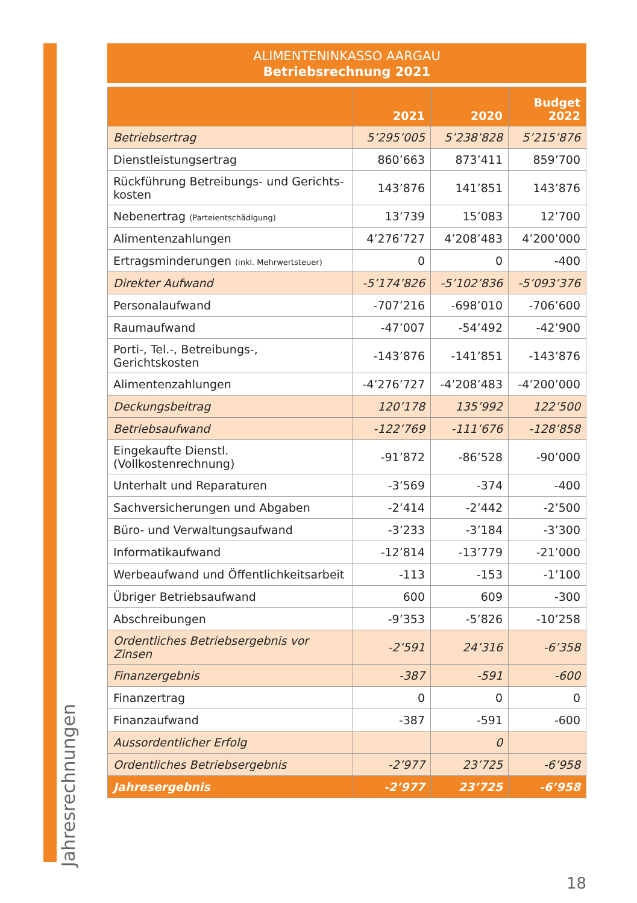Jahresrechnungen
ALIMENTENINKASSO AARGAU
Betriebsrechnung 2021
| | 2021 | 2020 | Budget 2022 |
| --- | --- | --- | --- |
| Betriebsertrag | 5’295’005 | 5’238’828 | 5’215’876 |
| Dienstleistungsertrag | 860’663 | 873’411 | 859’700 |
| Rückführung Betreibungs- und Gerichts- kosten | 143’876 | 141’851 | 143’876 |
| Nebenertrag (Parteientschädigung) | 13’739 | 15’083 | 12’700 |
| Alimentenzahlungen | 4’276’727 | 4’208’483 | 4’200’000 |
| Ertragsminderungen (inkl. Mehrwertsteuer) | 0 | 0 | -400 |
| Direkter Aufwand | -5’174’826 | -5’102’836 | -5’093’376 |
| Personalaufwand | -707’216 | -698’010 | -706’600 |
| Raumaufwand | -47’007 | -54’492 | -42’900 |
| Porti-, Tel.-, Betreibungs-, Gerichtskosten | -143’876 | -141’851 | -143’876 |
| Alimentenzahlungen | -4’276’727 | -4’208’483 | -4’200’000 |
| Deckungsbeitrag | 120’178 | 135’992 | 122’500 |
| Betriebsaufwand | -122’769 | -111’676 | -128’858 |
| Eingekaufte Dienstl. (Vollkostenrechnung) | -91’872 | -86’528 | -90’000 |
| Unterhalt und Reparaturen | -3’569 | -374 | -400 |
| Sachversicherungen und Abgaben | -2’414 | -2’442 | -2’500 |
| Büro- und Verwaltungsaufwand | -3’233 | -3’184 | -3’300 |
| Informatikaufwand | -12’814 | -13’779 | -21’000 |
| Werbeaufwand und Öffentlichkeitsarbeit | -113 | -153 | -1’100 |
| Übriger Betriebsaufwand | 600 | 609 | -300 |
| Abschreibungen | -9’353 | -5’826 | -10’258 |
| Ordentliches Betriebsergebnis vor Zinsen | -2’591 | 24’316 | -6’358 |
| Finanzergebnis | -387 | -591 | -600 |
| Finanzertrag | 0 | 0 | 0 |
| Finanzaufwand | -387 | -591 | -600 |
| Aussordentlicher Erfolg | | 0 | |
| Ordentliches Betriebsergebnis | -2’977 | 23’725 | -6’958 |
| Jahresergebnis | -2’977 | 23’725 | -6’958 |
18